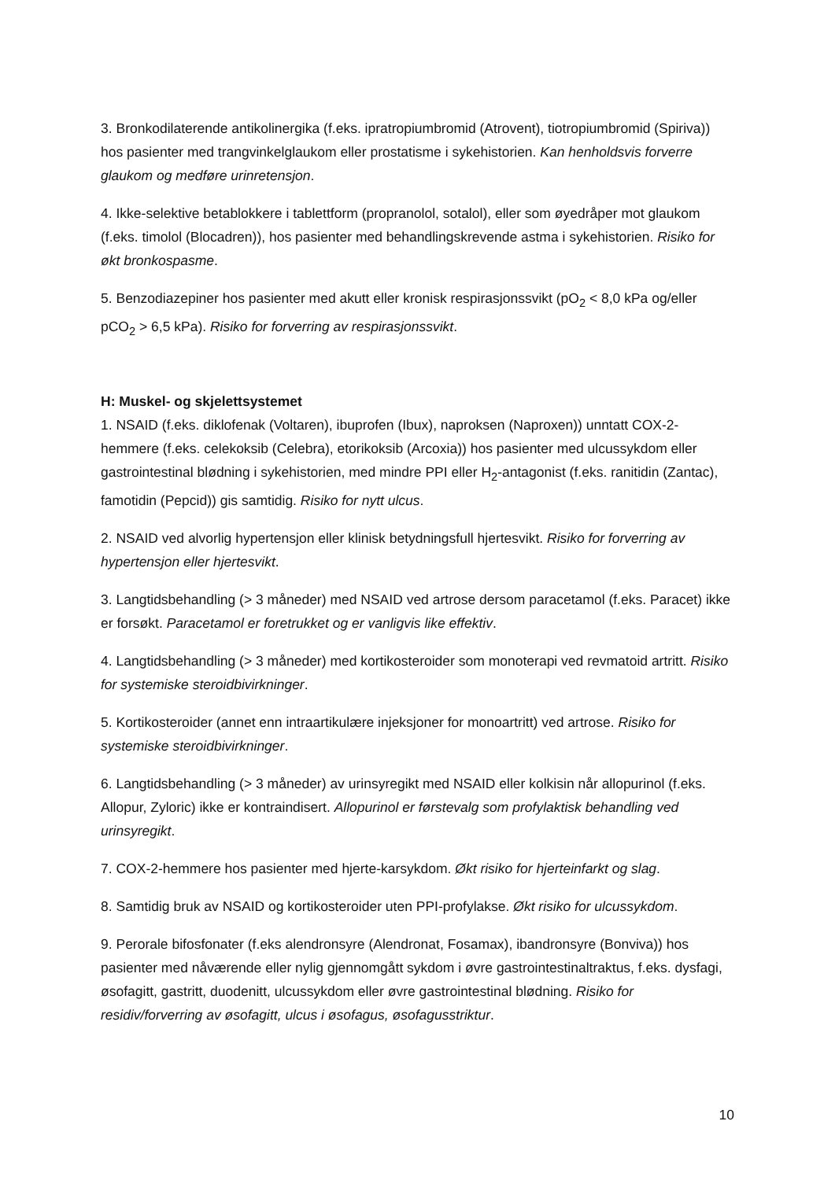3. Bronkodilaterende antikolinergika (f.eks. ipratropiumbromid (Atrovent), tiotropiumbromid (Spiriva)) hos pasienter med trangvinkelglaukom eller prostatisme i sykehistorien. Kan henholdsvis forverre glaukom og medføre urinretensjon.
4. Ikke-selektive betablokkere i tablettform (propranolol, sotalol), eller som øyedråper mot glaukom (f.eks. timolol (Blocadren)), hos pasienter med behandlingskrevende astma i sykehistorien. Risiko for økt bronkospasme.
5. Benzodiazepiner hos pasienter med akutt eller kronisk respirasjonssvikt (pO<sub>2</sub> < 8,0 kPa og/eller pCO<sub>2</sub> > 6,5 kPa). Risiko for forverring av respirasjonssvikt.
H: Muskel- og skjelettsystemet
1. NSAID (f.eks. diklofenak (Voltaren), ibuprofen (Ibux), naproksen (Naproxen)) unntatt COX-2-hemmere (f.eks. celekoksib (Celebra), etorikoksib (Arcoxia)) hos pasienter med ulcussykdom eller gastrointestinal blødning i sykehistorien, med mindre PPI eller H<sub>2</sub>-antagonist (f.eks. ranitidin (Zantac), famotidin (Pepcid)) gis samtidig. Risiko for nytt ulcus.
2. NSAID ved alvorlig hypertensjon eller klinisk betydningsfull hjertesvikt. Risiko for forverring av hypertensjon eller hjertesvikt.
3. Langtidsbehandling (> 3 måneder) med NSAID ved artrose dersom paracetamol (f.eks. Paracet) ikke er forsøkt. Paracetamol er foretrukket og er vanligvis like effektiv.
4. Langtidsbehandling (> 3 måneder) med kortikosteroider som monoterapi ved revmatoid artritt. Risiko for systemiske steroidbivirkninger.
5. Kortikosteroider (annet enn intraartikulære injeksjoner for monoartritt) ved artrose. Risiko for systemiske steroidbivirkninger.
6. Langtidsbehandling (> 3 måneder) av urinsyregikt med NSAID eller kolkisin når allopurinol (f.eks. Allopur, Zyloric) ikke er kontraindisert. Allopurinol er førstevalg som profylaktisk behandling ved urinsyregikt.
7. COX-2-hemmere hos pasienter med hjerte-karsykdom. Økt risiko for hjerteinfarkt og slag.
8. Samtidig bruk av NSAID og kortikosteroider uten PPI-profylakse. Økt risiko for ulcussykdom.
9. Perorale bifosfonater (f.eks alendronsyre (Alendronat, Fosamax), ibandronsyre (Bonviva)) hos pasienter med nåværende eller nylig gjennomgått sykdom i øvre gastrointestinaltraktus, f.eks. dysfagi, øsofagitt, gastritt, duodenitt, ulcussykdom eller øvre gastrointestinal blødning. Risiko for residiv/forverring av øsofagitt, ulcus i øsofagus, øsofagusstriktur.
10